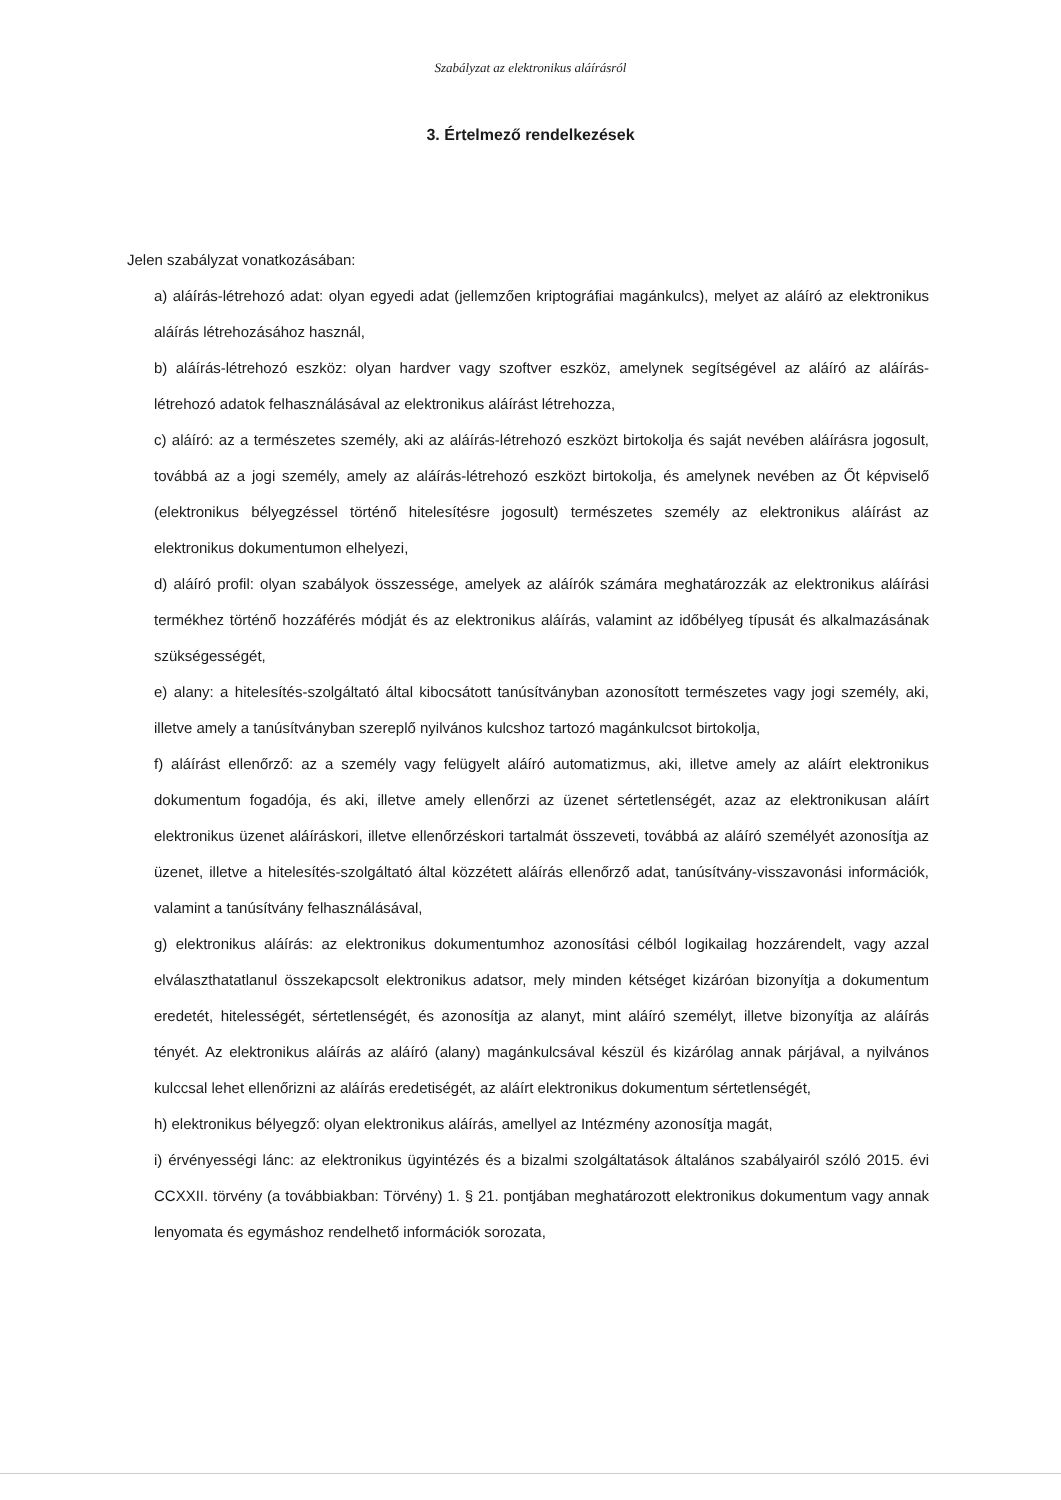Szabályzat az elektronikus aláírásról
3. Értelmező rendelkezések
Jelen szabályzat vonatkozásában:
a) aláírás-létrehozó adat: olyan egyedi adat (jellemzően kriptográfiai magánkulcs), melyet az aláíró az elektronikus aláírás létrehozásához használ,
b) aláírás-létrehozó eszköz: olyan hardver vagy szoftver eszköz, amelynek segítségével az aláíró az aláírás-létrehozó adatok felhasználásával az elektronikus aláírást létrehozza,
c) aláíró: az a természetes személy, aki az aláírás-létrehozó eszközt birtokolja és saját nevében aláírásra jogosult, továbbá az a jogi személy, amely az aláírás-létrehozó eszközt birtokolja, és amelynek nevében az Őt képviselő (elektronikus bélyegzéssel történő hitelesítésre jogosult) természetes személy az elektronikus aláírást az elektronikus dokumentumon elhelyezi,
d) aláíró profil: olyan szabályok összessége, amelyek az aláírók számára meghatározzák az elektronikus aláírási termékhez történő hozzáférés módját és az elektronikus aláírás, valamint az időbélyeg típusát és alkalmazásának szükségességét,
e) alany: a hitelesítés-szolgáltató által kibocsátott tanúsítványban azonosított természetes vagy jogi személy, aki, illetve amely a tanúsítványban szereplő nyilvános kulcshoz tartozó magánkulcsot birtokolja,
f) aláírást ellenőrző: az a személy vagy felügyelt aláíró automatizmus, aki, illetve amely az aláírt elektronikus dokumentum fogadója, és aki, illetve amely ellenőrzi az üzenet sértetlenségét, azaz az elektronikusan aláírt elektronikus üzenet aláíráskori, illetve ellenőrzéskori tartalmát összeveti, továbbá az aláíró személyét azonosítja az üzenet, illetve a hitelesítés-szolgáltató által közzétett aláírás ellenőrző adat, tanúsítvány-visszavonási információk, valamint a tanúsítvány felhasználásával,
g) elektronikus aláírás: az elektronikus dokumentumhoz azonosítási célból logikailag hozzárendelt, vagy azzal elválaszthatatlanul összekapcsolt elektronikus adatsor, mely minden kétséget kizáróan bizonyítja a dokumentum eredetét, hitelességét, sértetlenségét, és azonosítja az alanyt, mint aláíró személyt, illetve bizonyítja az aláírás tényét. Az elektronikus aláírás az aláíró (alany) magánkulcsával készül és kizárólag annak párjával, a nyilvános kulccsal lehet ellenőrizni az aláírás eredetiségét, az aláírt elektronikus dokumentum sértetlenségét,
h) elektronikus bélyegző: olyan elektronikus aláírás, amellyel az Intézmény azonosítja magát,
i) érvényességi lánc: az elektronikus ügyintézés és a bizalmi szolgáltatások általános szabályairól szóló 2015. évi CCXXII. törvény (a továbbiakban: Törvény) 1. § 21. pontjában meghatározott elektronikus dokumentum vagy annak lenyomata és egymáshoz rendelhető információk sorozata,